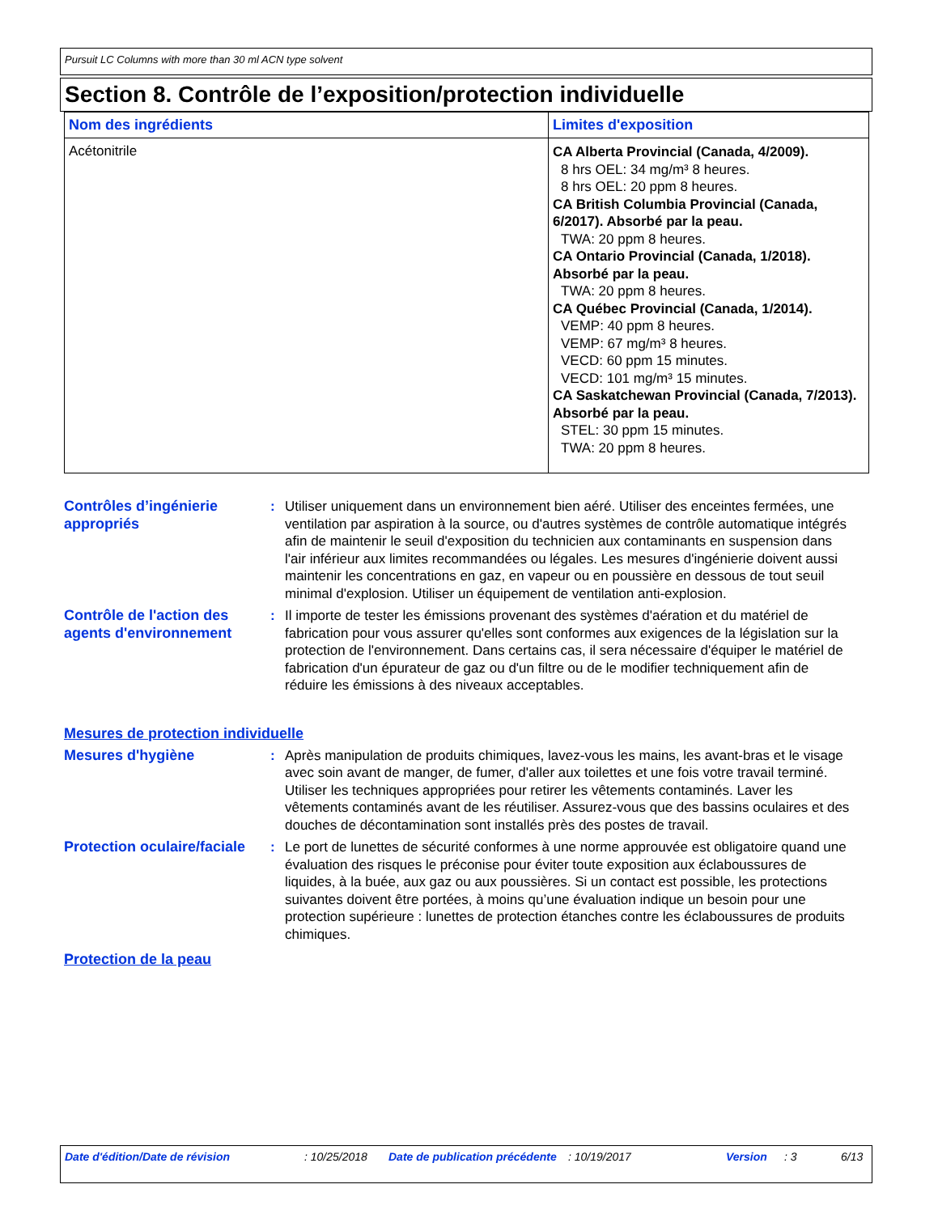Pursuit LC Columns with more than 30 ml ACN type solvent
Section 8. Contrôle de l’exposition/protection individuelle
| Nom des ingrédients | Limites d'exposition |
| --- | --- |
| Acétonitrile | CA Alberta Provincial (Canada, 4/2009). 8 hrs OEL: 34 mg/m³ 8 heures. 8 hrs OEL: 20 ppm 8 heures. CA British Columbia Provincial (Canada, 6/2017). Absorbé par la peau. TWA: 20 ppm 8 heures. CA Ontario Provincial (Canada, 1/2018). Absorbé par la peau. TWA: 20 ppm 8 heures. CA Québec Provincial (Canada, 1/2014). VEMP: 40 ppm 8 heures. VEMP: 67 mg/m³ 8 heures. VECD: 60 ppm 15 minutes. VECD: 101 mg/m³ 15 minutes. CA Saskatchewan Provincial (Canada, 7/2013). Absorbé par la peau. STEL: 30 ppm 15 minutes. TWA: 20 ppm 8 heures. |
Contrôles d’ingénierie appropriés
: Utiliser uniquement dans un environnement bien aéré. Utiliser des enceintes fermées, une ventilation par aspiration à la source, ou d'autres systèmes de contrôle automatique intégrés afin de maintenir le seuil d'exposition du technicien aux contaminants en suspension dans l'air inférieur aux limites recommandées ou légales. Les mesures d'ingénierie doivent aussi maintenir les concentrations en gaz, en vapeur ou en poussière en dessous de tout seuil minimal d'explosion. Utiliser un équipement de ventilation anti-explosion.
Contrôle de l'action des agents d'environnement
: Il importe de tester les émissions provenant des systèmes d'aération et du matériel de fabrication pour vous assurer qu'elles sont conformes aux exigences de la législation sur la protection de l'environnement. Dans certains cas, il sera nécessaire d'équiper le matériel de fabrication d'un épurateur de gaz ou d'un filtre ou de le modifier techniquement afin de réduire les émissions à des niveaux acceptables.
Mesures de protection individuelle
Mesures d'hygiène : Après manipulation de produits chimiques, lavez-vous les mains, les avant-bras et le visage avec soin avant de manger, de fumer, d'aller aux toilettes et une fois votre travail terminé. Utiliser les techniques appropriées pour retirer les vêtements contaminés. Laver les vêtements contaminés avant de les réutiliser. Assurez-vous que des bassins oculaires et des douches de décontamination sont installés près des postes de travail.
Protection oculaire/faciale
: Le port de lunettes de sécurité conformes à une norme approuvée est obligatoire quand une évaluation des risques le préconise pour éviter toute exposition aux éclaboussures de liquides, à la buée, aux gaz ou aux poussières. Si un contact est possible, les protections suivantes doivent être portées, à moins qu’une évaluation indique un besoin pour une protection supérieure : lunettes de protection étanches contre les éclaboussures de produits chimiques.
Protection de la peau
Date d'édition/Date de révision : 10/25/2018 Date de publication précédente
: 10/19/2017 Version : 3 6/13